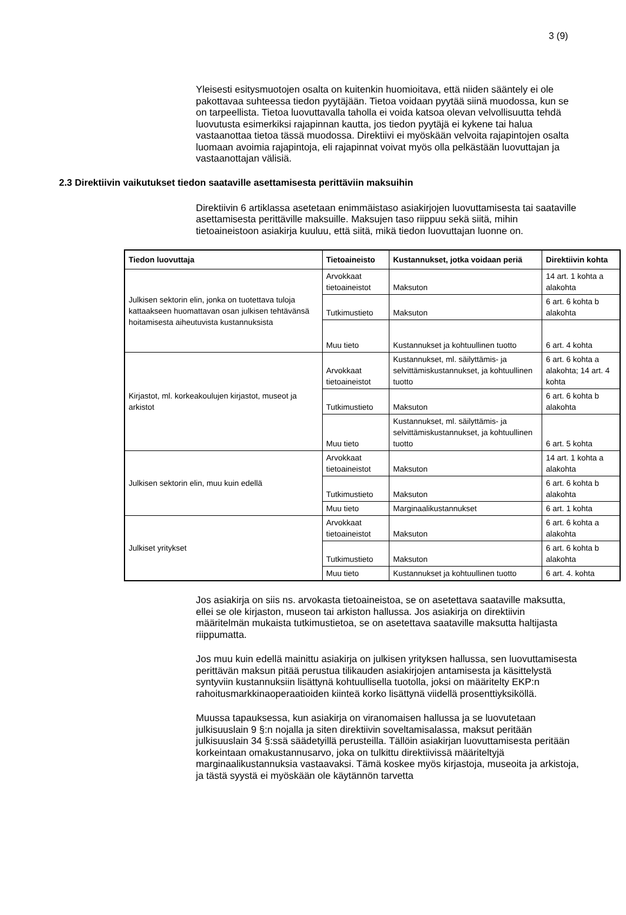3 (9)
Yleisesti esitysmuotojen osalta on kuitenkin huomioitava, että niiden sääntely ei ole pakottavaa suhteessa tiedon pyytäjään. Tietoa voidaan pyytää siinä muodossa, kun se on tarpeellista. Tietoa luovuttavalla taholla ei voida katsoa olevan velvollisuutta tehdä luovutusta esimerkiksi rajapinnan kautta, jos tiedon pyytäjä ei kykene tai halua vastaanottaa tietoa tässä muodossa. Direktiivi ei myöskään velvoita rajapintojen osalta luomaan avoimia rajapintoja, eli rajapinnat voivat myös olla pelkästään luovuttajan ja vastaanottajan välisiä.
2.3 Direktiivin vaikutukset tiedon saataville asettamisesta perittäviin maksuihin
Direktiivin 6 artiklassa asetetaan enimmäistaso asiakirjojen luovuttamisesta tai saataville asettamisesta perittäville maksuille. Maksujen taso riippuu sekä siitä, mihin tietoaineistoon asiakirja kuuluu, että siitä, mikä tiedon luovuttajan luonne on.
| Tiedon luovuttaja | Tietoaineisto | Kustannukset, jotka voidaan periä | Direktiivin kohta |
| --- | --- | --- | --- |
| Julkisen sektorin elin, jonka on tuotettava tuloja kattaakseen huomattavan osan julkisen tehtävänsä hoitamisesta aiheutuvista kustannuksista | Arvokkaat tietoaineistot | Maksuton | 14 art. 1 kohta a alakohta |
| | Tutkimustieto | Maksuton | 6 art. 6 kohta b alakohta |
| | Muu tieto | Kustannukset ja kohtuullinen tuotto | 6 art. 4 kohta |
| Kirjastot, ml. korkeakoulujen kirjastot, museot ja arkistot | Arvokkaat tietoaineistot | Kustannukset, ml. säilyttämis- ja selvittämiskustannukset, ja kohtuullinen tuotto | 6 art. 6 kohta a alakohta; 14 art. 4 kohta |
| | Tutkimustieto | Maksuton | 6 art. 6 kohta b alakohta |
| | Muu tieto | Kustannukset, ml. säilyttämis- ja selvittämiskustannukset, ja kohtuullinen tuotto | 6 art. 5 kohta |
| Julkisen sektorin elin, muu kuin edellä | Arvokkaat tietoaineistot | Maksuton | 14 art. 1 kohta a alakohta |
| | Tutkimustieto | Maksuton | 6 art. 6 kohta b alakohta |
| | Muu tieto | Marginaalikustannukset | 6 art. 1 kohta |
| Julkiset yritykset | Arvokkaat tietoaineistot | Maksuton | 6 art. 6 kohta a alakohta |
| | Tutkimustieto | Maksuton | 6 art. 6 kohta b alakohta |
| | Muu tieto | Kustannukset ja kohtuullinen tuotto | 6 art. 4. kohta |
Jos asiakirja on siis ns. arvokasta tietoaineistoa, se on asetettava saataville maksutta, ellei se ole kirjaston, museon tai arkiston hallussa. Jos asiakirja on direktiivin määritelmän mukaista tutkimustietoa, se on asetettava saataville maksutta haltijasta riippumatta.
Jos muu kuin edellä mainittu asiakirja on julkisen yrityksen hallussa, sen luovuttamisesta perittävän maksun pitää perustua tilikauden asiakirjojen antamisesta ja käsittelystä syntyviin kustannuksiin lisättynä kohtuullisella tuotolla, joksi on määritelty EKP:n rahoitusmarkkinaoperaatioiden kiinteä korko lisättynä viidellä prosenttiyksiköllä.
Muussa tapauksessa, kun asiakirja on viranomaisen hallussa ja se luovutetaan julkisuuslain 9 §:n nojalla ja siten direktiivin soveltamisalassa, maksut peritään julkisuuslain 34 §:ssä säädetyillä perusteilla. Tällöin asiakirjan luovuttamisesta peritään korkeintaan omakustannusarvo, joka on tulkittu direktiivissä määriteltyjä marginaalikustannuksia vastaavaksi. Tämä koskee myös kirjastoja, museoita ja arkistoja, ja tästä syystä ei myöskään ole käytännön tarvetta